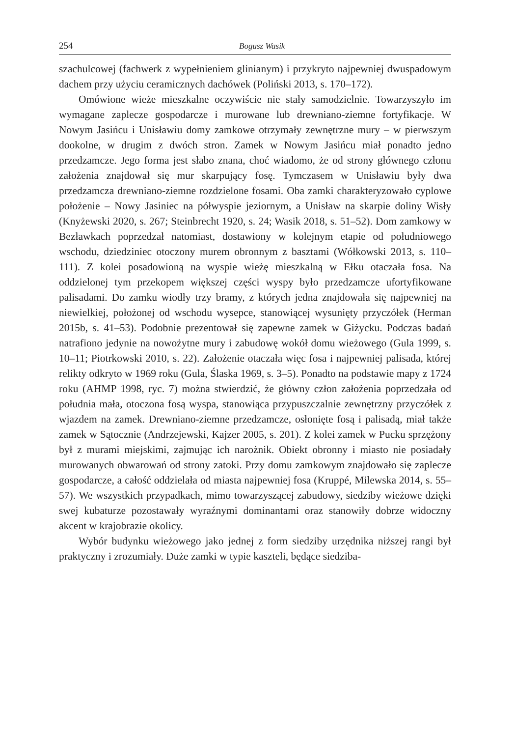254 Bogusz Wasik
szachulcowej (fachwerk z wypełnieniem glinianym) i przykryto najpewniej dwuspadowym dachem przy użyciu ceramicznych dachówek (Poliński 2013, s. 170–172).
Omówione wieże mieszkalne oczywiście nie stały samodzielnie. Towarzyszyło im wymagane zaplecze gospodarcze i murowane lub drewniano-ziemne fortyfikacje. W Nowym Jasińcu i Unisławiu domy zamkowe otrzymały zewnętrzne mury – w pierwszym dookolne, w drugim z dwóch stron. Zamek w Nowym Jasińcu miał ponadto jedno przedzamcze. Jego forma jest słabo znana, choć wiadomo, że od strony głównego członu założenia znajdował się mur skarpujący fosę. Tymczasem w Unisławiu były dwa przedzamcza drewniano-ziemne rozdzielone fosami. Oba zamki charakteryzowało cyplowe położenie – Nowy Jasiniec na półwyspie jeziornym, a Unisław na skarpie doliny Wisły (Knyżewski 2020, s. 267; Steinbrecht 1920, s. 24; Wasik 2018, s. 51–52). Dom zamkowy w Bezławkach poprzedzał natomiast, dostawiony w kolejnym etapie od południowego wschodu, dziedziniec otoczony murem obronnym z basztami (Wółkowski 2013, s. 110–111). Z kolei posadowioną na wyspie wieżę mieszkalną w Ełku otaczała fosa. Na oddzielonej tym przekopem większej części wyspy było przedzamcze ufortyfikowane palisadami. Do zamku wiodły trzy bramy, z których jedna znajdowała się najpewniej na niewielkiej, położonej od wschodu wysepce, stanowiącej wysunięty przyczółek (Herman 2015b, s. 41–53). Podobnie prezentował się zapewne zamek w Giżycku. Podczas badań natrafiono jedynie na nowożytne mury i zabudowę wokół domu wieżowego (Gula 1999, s. 10–11; Piotrkowski 2010, s. 22). Założenie otaczała więc fosa i najpewniej palisada, której relikty odkryto w 1969 roku (Gula, Ślaska 1969, s. 3–5). Ponadto na podstawie mapy z 1724 roku (AHMP 1998, ryc. 7) można stwierdzić, że główny człon założenia poprzedzała od południa mała, otoczona fosą wyspa, stanowiąca przypuszczalnie zewnętrzny przyczółek z wjazdem na zamek. Drewniano-ziemne przedzamcze, osłonięte fosą i palisadą, miał także zamek w Sątocznie (Andrzejewski, Kajzer 2005, s. 201). Z kolei zamek w Pucku sprzężony był z murami miejskimi, zajmując ich narożnik. Obiekt obronny i miasto nie posiadały murowanych obwarowań od strony zatoki. Przy domu zamkowym znajdowało się zaplecze gospodarcze, a całość oddzielała od miasta najpewniej fosa (Kruppé, Milewska 2014, s. 55–57). We wszystkich przypadkach, mimo towarzyszącej zabudowy, siedziby wieżowe dzięki swej kubaturze pozostawały wyraźnymi dominantami oraz stanowiły dobrze widoczny akcent w krajobrazie okolicy.
Wybór budynku wieżowego jako jednej z form siedziby urzędnika niższej rangi był praktyczny i zrozumiały. Duże zamki w typie kaszteli, będące siedziba-